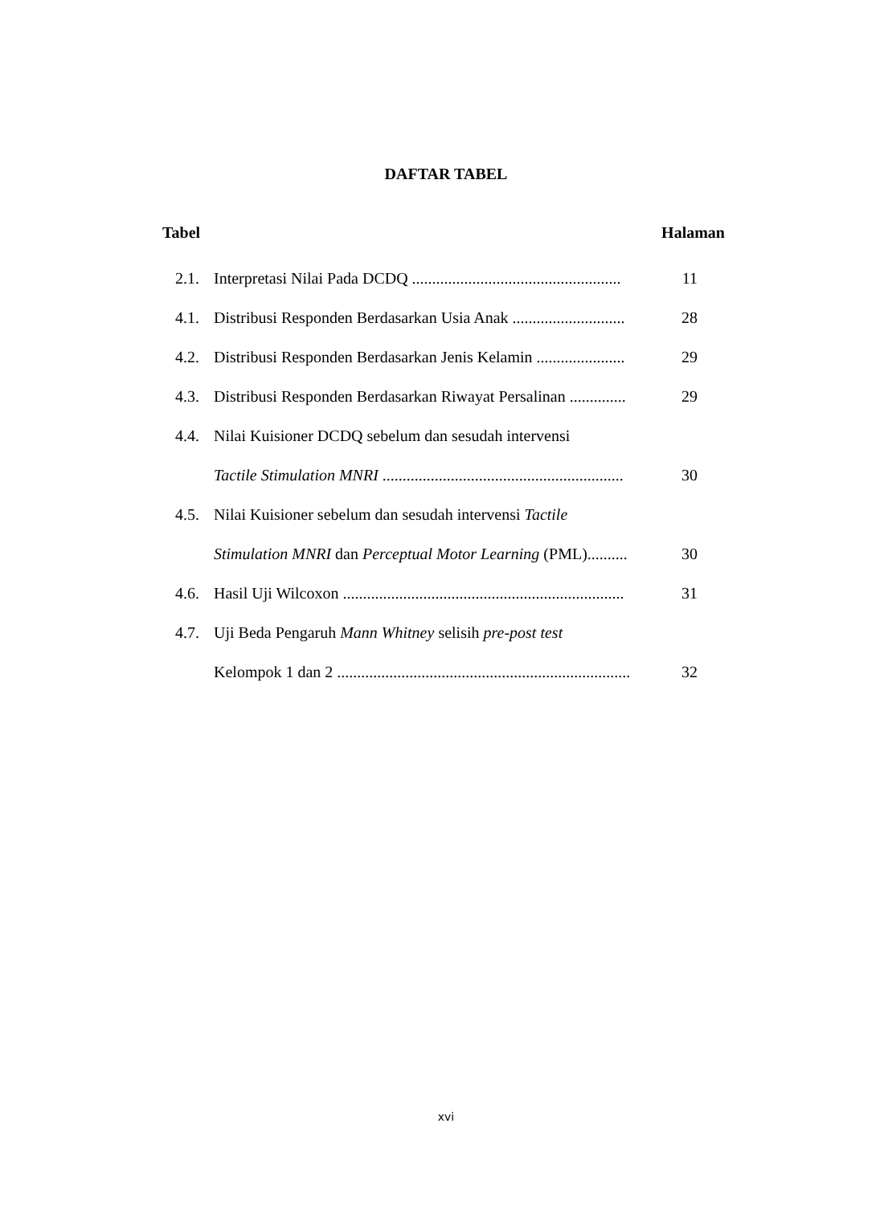DAFTAR TABEL
Tabel Halaman
2.1. Interpretasi Nilai Pada DCDQ .................................................... 11
4.1. Distribusi Responden Berdasarkan Usia Anak ............................ 28
4.2. Distribusi Responden Berdasarkan Jenis Kelamin ...................... 29
4.3. Distribusi Responden Berdasarkan Riwayat Persalinan .............. 29
4.4. Nilai Kuisioner DCDQ sebelum dan sesudah intervensi
Tactile Stimulation MNRI ............................................................ 30
4.5. Nilai Kuisioner sebelum dan sesudah intervensi Tactile
Stimulation MNRI dan Perceptual Motor Learning (PML).......... 30
4.6. Hasil Uji Wilcoxon ...................................................................... 31
4.7. Uji Beda Pengaruh Mann Whitney selisih pre-post test
Kelompok 1 dan 2 ......................................................................... 32
xvi